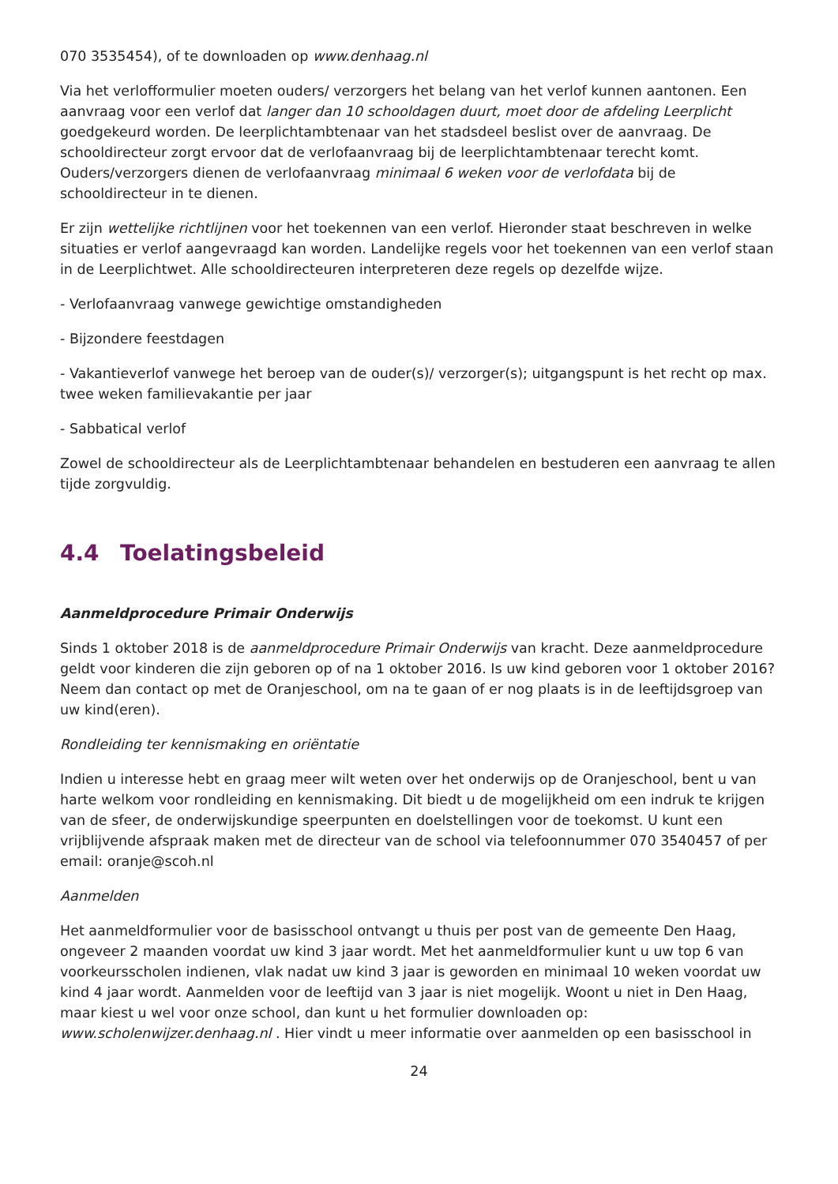070 3535454), of te downloaden op www.denhaag.nl
Via het verlofformulier moeten ouders/ verzorgers het belang van het verlof kunnen aantonen. Een aanvraag voor een verlof dat langer dan 10 schooldagen duurt, moet door de afdeling Leerplicht goedgekeurd worden. De leerplichtambtenaar van het stadsdeel beslist over de aanvraag. De schooldirecteur zorgt ervoor dat de verlofaanvraag bij de leerplichtambtenaar terecht komt. Ouders/verzorgers dienen de verlofaanvraag minimaal 6 weken voor de verlofdata bij de schooldirecteur in te dienen.
Er zijn wettelijke richtlijnen voor het toekennen van een verlof. Hieronder staat beschreven in welke situaties er verlof aangevraagd kan worden. Landelijke regels voor het toekennen van een verlof staan in de Leerplichtwet. Alle schooldirecteuren interpreteren deze regels op dezelfde wijze.
- Verlofaanvraag vanwege gewichtige omstandigheden
- Bijzondere feestdagen
- Vakantieverlof vanwege het beroep van de ouder(s)/ verzorger(s); uitgangspunt is het recht op max. twee weken familievakantie per jaar
- Sabbatical verlof
Zowel de schooldirecteur als de Leerplichtambtenaar behandelen en bestuderen een aanvraag te allen tijde zorgvuldig.
4.4 Toelatingsbeleid
Aanmeldprocedure Primair Onderwijs
Sinds 1 oktober 2018 is de aanmeldprocedure Primair Onderwijs van kracht. Deze aanmeldprocedure geldt voor kinderen die zijn geboren op of na 1 oktober 2016. Is uw kind geboren voor 1 oktober 2016? Neem dan contact op met de Oranjeschool, om na te gaan of er nog plaats is in de leeftijdsgroep van uw kind(eren).
Rondleiding ter kennismaking en oriëntatie
Indien u interesse hebt en graag meer wilt weten over het onderwijs op de Oranjeschool, bent u van harte welkom voor rondleiding en kennismaking. Dit biedt u de mogelijkheid om een indruk te krijgen van de sfeer, de onderwijskundige speerpunten en doelstellingen voor de toekomst. U kunt een vrijblijvende afspraak maken met de directeur van de school via telefoonnummer 070 3540457 of per email: oranje@scoh.nl
Aanmelden
Het aanmeldformulier voor de basisschool ontvangt u thuis per post van de gemeente Den Haag, ongeveer 2 maanden voordat uw kind 3 jaar wordt. Met het aanmeldformulier kunt u uw top 6 van voorkeursscholen indienen, vlak nadat uw kind 3 jaar is geworden en minimaal 10 weken voordat uw kind 4 jaar wordt. Aanmelden voor de leeftijd van 3 jaar is niet mogelijk. Woont u niet in Den Haag, maar kiest u wel voor onze school, dan kunt u het formulier downloaden op: www.scholenwijzer.denhaag.nl . Hier vindt u meer informatie over aanmelden op een basisschool in
24